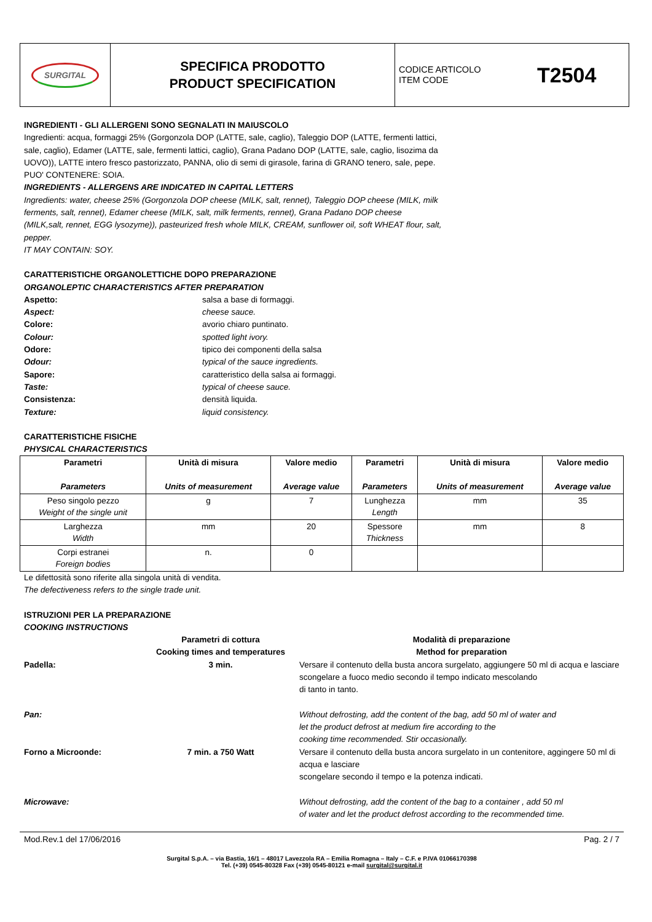| SURGITAL | SPECIFICA PRODOTTO PRODUCT SPECIFICATION | CODICE ARTICOLO ITEM CODE T2504 |
INGREDIENTI - GLI ALLERGENI SONO SEGNALATI IN MAIUSCOLO
Ingredienti: acqua, formaggi 25% (Gorgonzola DOP (LATTE, sale, caglio), Taleggio DOP (LATTE, fermenti lattici, sale, caglio), Edamer (LATTE, sale, fermenti lattici, caglio), Grana Padano DOP (LATTE, sale, caglio, lisozima da UOVO)), LATTE intero fresco pastorizzato, PANNA, olio di semi di girasole, farina di GRANO tenero, sale, pepe.
PUO' CONTENERE: SOIA.
INGREDIENTS - ALLERGENS ARE INDICATED IN CAPITAL LETTERS
Ingredients: water, cheese 25% (Gorgonzola DOP cheese (MILK, salt, rennet), Taleggio DOP cheese (MILK, milk ferments, salt, rennet), Edamer cheese (MILK, salt, milk ferments, rennet), Grana Padano DOP cheese (MILK,salt, rennet, EGG lysozyme)), pasteurized fresh whole MILK, CREAM, sunflower oil, soft WHEAT flour, salt, pepper.
IT MAY CONTAIN: SOY.
CARATTERISTICHE ORGANOLETTICHE DOPO PREPARAZIONE
ORGANOLEPTIC CHARACTERISTICS AFTER PREPARATION
Aspetto: salsa a base di formaggi. Aspect: cheese sauce. Colore: avorio chiaro puntinato. Colour: spotted light ivory. Odore: tipico dei componenti della salsa Odour: typical of the sauce ingredients. Sapore: caratteristico della salsa ai formaggi. Taste: typical of cheese sauce. Consistenza: densità liquida. Texture: liquid consistency.
CARATTERISTICHE FISICHE
PHYSICAL CHARACTERISTICS
| Parametri Parameters | Unità di misura Units of measurement | Valore medio Average value | Parametri Parameters | Unità di misura Units of measurement | Valore medio Average value |
| --- | --- | --- | --- | --- | --- |
| Peso singolo pezzo Weight of the single unit | g | 7 | Lunghezza Length | mm | 35 |
| Larghezza Width | mm | 20 | Spessore Thickness | mm | 8 |
| Corpi estranei Foreign bodies | n. | 0 | | | |
Le difettosità sono riferite alla singola unità di vendita.
The defectiveness refers to the single trade unit.
ISTRUZIONI PER LA PREPARAZIONE
COOKING INSTRUCTIONS
Parametri di cottura
Cooking times and temperatures Modalità di preparazione
Method for preparation Padella: 3 min. Versare il contenuto della busta ancora surgelato, aggiungere 50 ml di acqua e lasciare scongelare a fuoco medio secondo il tempo indicato mescolando
di tanto in tanto. Pan: Without defrosting, add the content of the bag, add 50 ml of water and
let the product defrost at medium fire according to the
cooking time recommended. Stir occasionally. Forno a Microonde: 7 min. a 750 Watt Versare il contenuto della busta ancora surgelato in un contenitore, aggingere 50 ml di acqua e lasciare
scongelare secondo il tempo e la potenza indicati. Microwave: Without defrosting, add the content of the bag to a container , add 50 ml
of water and let the product defrost according to the recommended time.
Mod.Rev.1 del 17/06/2016 Pag. 2 / 7
Surgital S.p.A. – via Bastia, 16/1 – 48017 Lavezzola RA – Emilia Romagna – Italy – C.F. e P.IVA 01066170398
Tel. (+39) 0545-80328 Fax (+39) 0545-80121 e-mail surgital@surgital.it